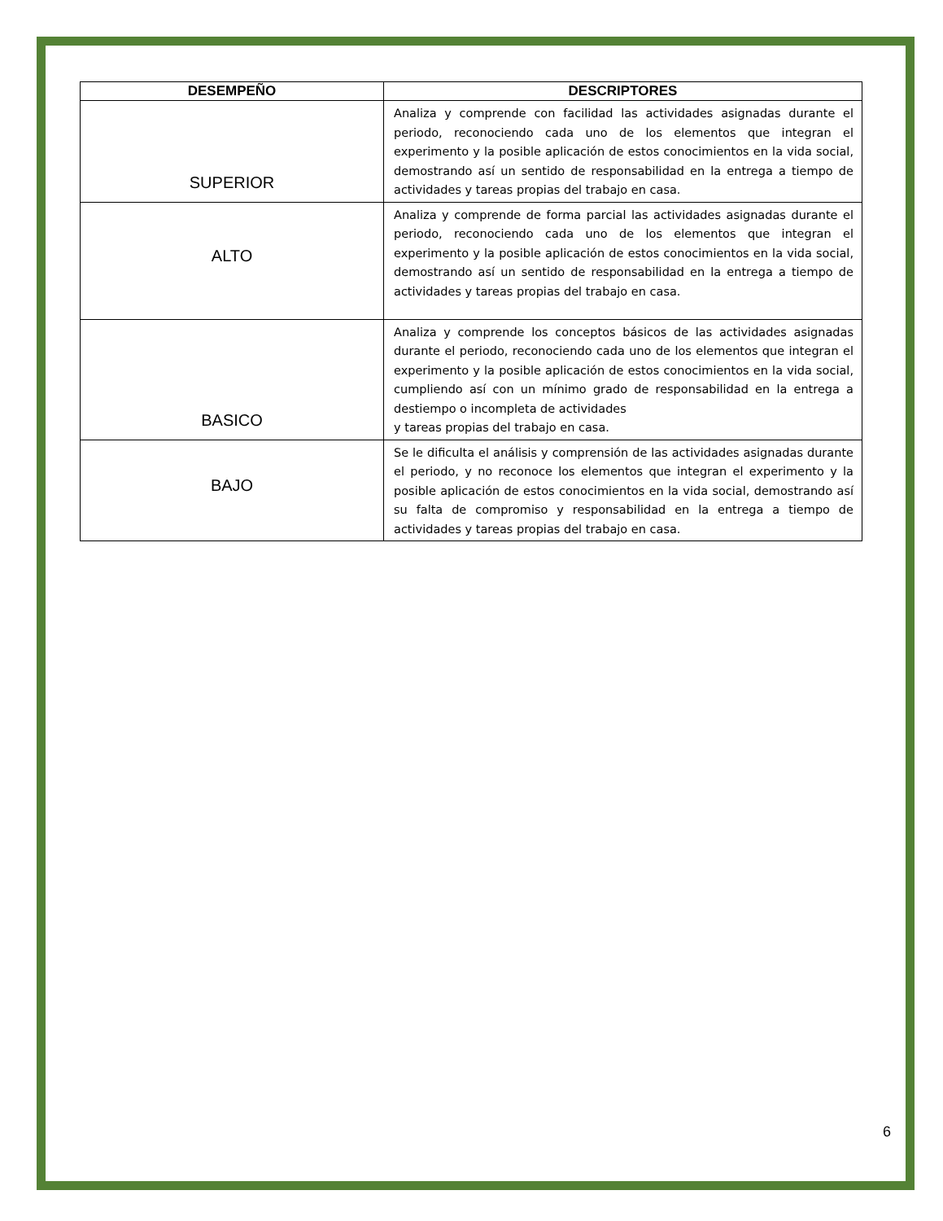| DESEMPEÑO | DESCRIPTORES |
| --- | --- |
| SUPERIOR | Analiza y comprende con facilidad las actividades asignadas durante el periodo, reconociendo cada uno de los elementos que integran el experimento y la posible aplicación de estos conocimientos en la vida social, demostrando así un sentido de responsabilidad en la entrega a tiempo de actividades y tareas propias del trabajo en casa. |
| ALTO | Analiza y comprende de forma parcial las actividades asignadas durante el periodo, reconociendo cada uno de los elementos que integran el experimento y la posible aplicación de estos conocimientos en la vida social, demostrando así un sentido de responsabilidad en la entrega a tiempo de actividades y tareas propias del trabajo en casa. |
| BASICO | Analiza y comprende los conceptos básicos de las actividades asignadas durante el periodo, reconociendo cada uno de los elementos que integran el experimento y la posible aplicación de estos conocimientos en la vida social, cumpliendo así con un mínimo grado de responsabilidad en la entrega a destiempo o incompleta de actividades y tareas propias del trabajo en casa. |
| BAJO | Se le dificulta el análisis y comprensión de las actividades asignadas durante el periodo, y no reconoce los elementos que integran el experimento y la posible aplicación de estos conocimientos en la vida social, demostrando así su falta de compromiso y responsabilidad en la entrega a tiempo de actividades y tareas propias del trabajo en casa. |
6